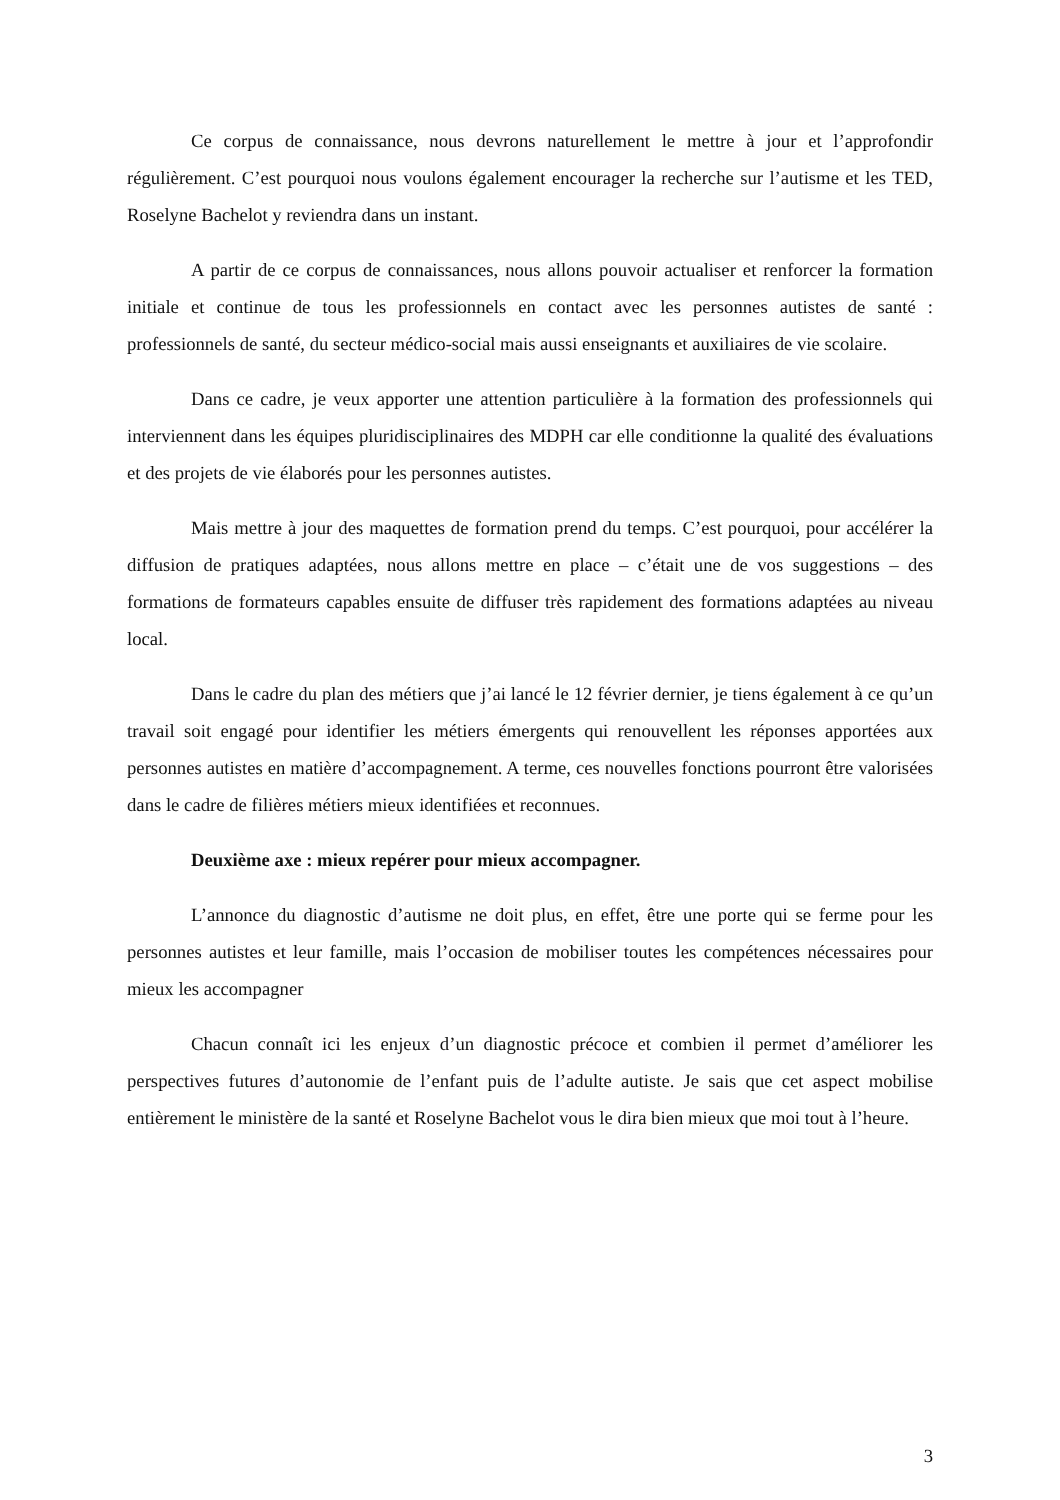Ce corpus de connaissance, nous devrons naturellement le mettre à jour et l’approfondir régulièrement. C’est pourquoi nous voulons également encourager la recherche sur l’autisme et les TED, Roselyne Bachelot y reviendra dans un instant.
A partir de ce corpus de connaissances, nous allons pouvoir actualiser et renforcer la formation initiale et continue de tous les professionnels en contact avec les personnes autistes de santé : professionnels de santé, du secteur médico-social mais aussi enseignants et auxiliaires de vie scolaire.
Dans ce cadre, je veux apporter une attention particulière à la formation des professionnels qui interviennent dans les équipes pluridisciplinaires des MDPH car elle conditionne la qualité des évaluations et des projets de vie élaborés pour les personnes autistes.
Mais mettre à jour des maquettes de formation prend du temps. C’est pourquoi, pour accélérer la diffusion de pratiques adaptées, nous allons mettre en place – c’était une de vos suggestions – des formations de formateurs capables ensuite de diffuser très rapidement des formations adaptées au niveau local.
Dans le cadre du plan des métiers que j’ai lancé le 12 février dernier, je tiens également à ce qu’un travail soit engagé pour identifier les métiers émergents qui renouvellent les réponses apportées aux personnes autistes en matière d’accompagnement. A terme, ces nouvelles fonctions pourront être valorisées dans le cadre de filières métiers mieux identifiées et reconnues.
Deuxième axe : mieux repérer pour mieux accompagner.
L’annonce du diagnostic d’autisme ne doit plus, en effet, être une porte qui se ferme pour les personnes autistes et leur famille, mais l’occasion de mobiliser toutes les compétences nécessaires pour mieux les accompagner
Chacun connaît ici les enjeux d’un diagnostic précoce et combien il permet d’améliorer les perspectives futures d’autonomie de l’enfant puis de l’adulte autiste. Je sais que cet aspect mobilise entièrement le ministère de la santé et Roselyne Bachelot vous le dira bien mieux que moi tout à l’heure.
3